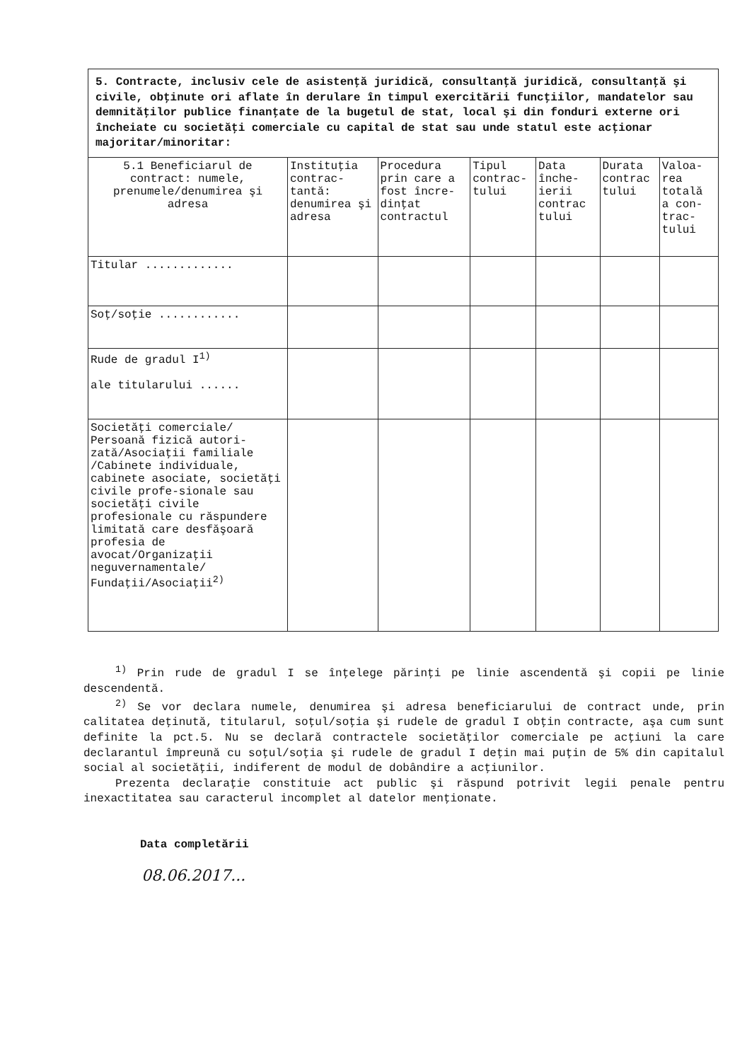| 5. Contracte, inclusiv cele de asistenţă juridică, consultanţă juridică, consultanţă şi civile, obţinute ori aflate în derulare în timpul exercitării funcţiilor, mandatelor sau demnităţilor publice finanţate de la bugetul de stat, local şi din fonduri externe ori încheiate cu societăţi comerciale cu capital de stat sau unde statul este acţionar majoritar/minoritar: | | | | | | |
| 5.1 Beneficiarul de contract: numele, prenumele/denumirea şi adresa | Instituţia contrac-tantă: denumirea şi adresa | Procedura prin care a fost încre-dinţat contractul | Tipul contrac-tului | Data înche-ierii contrac tului | Durata contrac tului | Valoa-rea totală a con-trac-tului |
| Titular ............. | | | | | | |
| Soţ/soţie ............ | | | | | | |
| Rude de gradul I<sup>1)</sup> ale titularului ...... | | | | | | |
| Societăţi comerciale/ Persoană fizică autori-zată/Asociaţii familiale /Cabinete individuale, cabinete asociate, societăţi civile profe-sionale sau societăţi civile profesionale cu răspundere limitată care desfăşoară profesia de avocat/Organizaţii neguvernamentale/ Fundaţii/Asociaţii<sup>2)</sup> | | | | | | |
<sup>1)</sup> Prin rude de gradul I se înţelege părinţi pe linie ascendentă şi copii pe linie descendentă.
<sup>2)</sup> Se vor declara numele, denumirea şi adresa beneficiarului de contract unde, prin calitatea deţinută, titularul, soţul/soţia şi rudele de gradul I obţin contracte, aşa cum sunt definite la pct.5. Nu se declară contractele societăţilor comerciale pe acţiuni la care declarantul împreună cu soţul/soţia şi rudele de gradul I deţin mai puţin de 5% din capitalul social al societăţii, indiferent de modul de dobândire a acţiunilor.
Prezenta declaraţie constituie act public şi răspund potrivit legii penale pentru inexactitatea sau caracterul incomplet al datelor menţionate.
Data completării
08.06.2017...